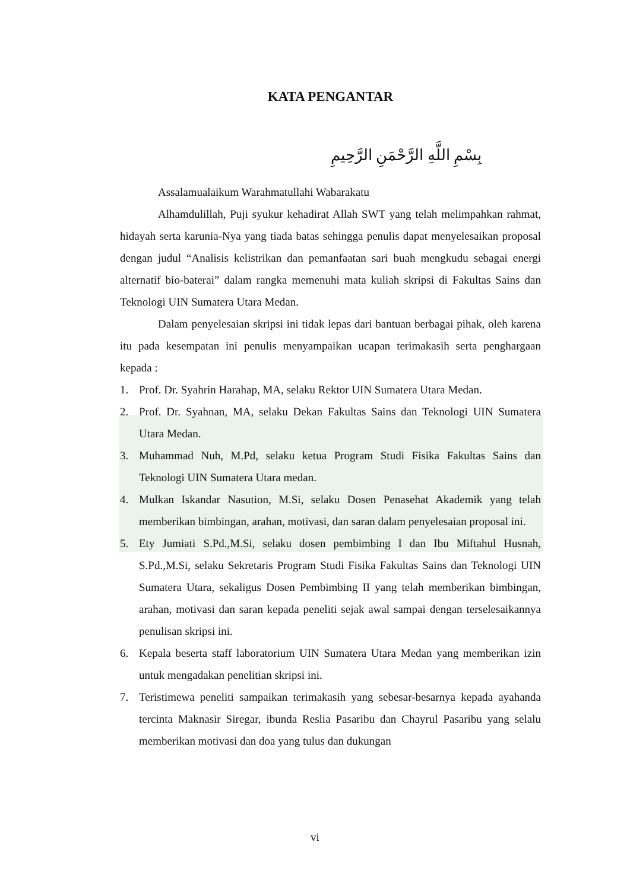KATA PENGANTAR
بِسْمِ اللَّهِ الرَّحْمَنِ الرَّحِيمِ
Assalamualaikum Warahmatullahi Wabarakatu
Alhamdulillah, Puji syukur kehadirat Allah SWT yang telah melimpahkan rahmat, hidayah serta karunia-Nya yang tiada batas sehingga penulis dapat menyelesaikan proposal dengan judul “Analisis kelistrikan dan pemanfaatan sari buah mengkudu sebagai energi alternatif bio-baterai” dalam rangka memenuhi mata kuliah skripsi di Fakultas Sains dan Teknologi UIN Sumatera Utara Medan.
Dalam penyelesaian skripsi ini tidak lepas dari bantuan berbagai pihak, oleh karena itu pada kesempatan ini penulis menyampaikan ucapan terimakasih serta penghargaan kepada :
1. Prof. Dr. Syahrin Harahap, MA, selaku Rektor UIN Sumatera Utara Medan.
2. Prof. Dr. Syahnan, MA, selaku Dekan Fakultas Sains dan Teknologi UIN Sumatera Utara Medan.
3. Muhammad Nuh, M.Pd, selaku ketua Program Studi Fisika Fakultas Sains dan Teknologi UIN Sumatera Utara medan.
4. Mulkan Iskandar Nasution, M.Si, selaku Dosen Penasehat Akademik yang telah memberikan bimbingan, arahan, motivasi, dan saran dalam penyelesaian proposal ini.
5. Ety Jumiati S.Pd.,M.Si, selaku dosen pembimbing I dan Ibu Miftahul Husnah, S.Pd.,M.Si, selaku Sekretaris Program Studi Fisika Fakultas Sains dan Teknologi UIN Sumatera Utara, sekaligus Dosen Pembimbing II yang telah memberikan bimbingan, arahan, motivasi dan saran kepada peneliti sejak awal sampai dengan terselesaikannya penulisan skripsi ini.
6. Kepala beserta staff laboratorium UIN Sumatera Utara Medan yang memberikan izin untuk mengadakan penelitian skripsi ini.
7. Teristimewa peneliti sampaikan terimakasih yang sebesar-besarnya kepada ayahanda tercinta Maknasir Siregar, ibunda Reslia Pasaribu dan Chayrul Pasaribu yang selalu memberikan motivasi dan doa yang tulus dan dukungan
vi